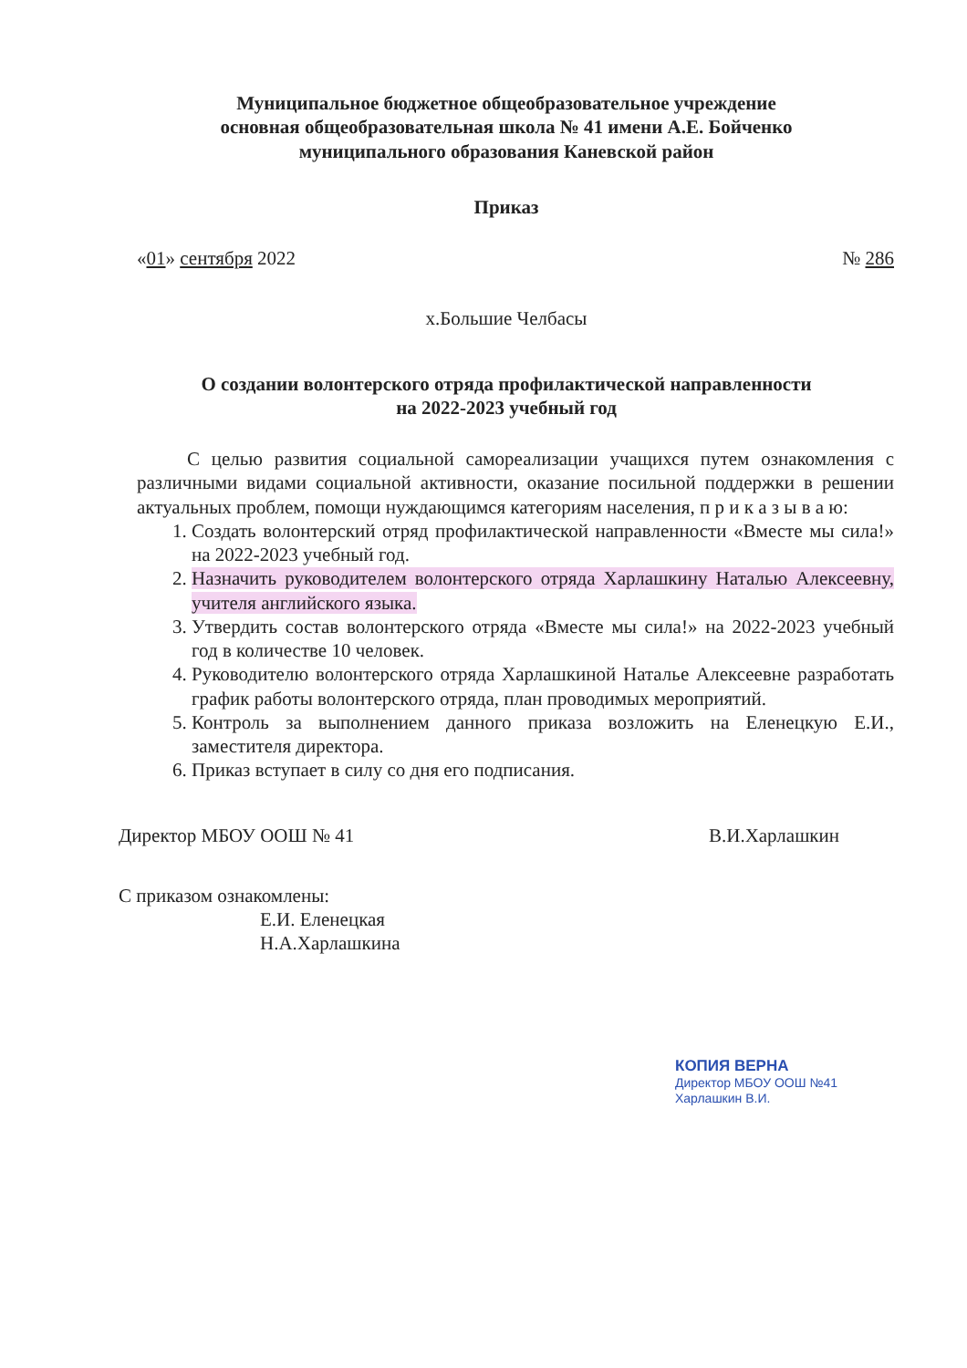Муниципальное бюджетное общеобразовательное учреждение
основная общеобразовательная школа № 41 имени А.Е. Бойченко
муниципального образования Каневской район
Приказ
«01» сентября 2022 № 286
х.Большие Челбасы
О создании волонтерского отряда профилактической направленности
на 2022-2023 учебный год
С целью развития социальной самореализации учащихся путем ознакомления с различными видами социальной активности, оказание посильной поддержки в решении актуальных проблем, помощи нуждающимся категориям населения, п р и к а з ы в а ю:
1. Создать волонтерский отряд профилактической направленности «Вместе мы сила!» на 2022-2023 учебный год.
2. Назначить руководителем волонтерского отряда Харлашкину Наталью Алексеевну, учителя английского языка.
3. Утвердить состав волонтерского отряда «Вместе мы сила!» на 2022-2023 учебный год в количестве 10 человек.
4. Руководителю волонтерского отряда Харлашкиной Наталье Алексеевне разработать график работы волонтерского отряда, план проводимых мероприятий.
5. Контроль за выполнением данного приказа возложить на Еленецкую Е.И., заместителя директора.
6. Приказ вступает в силу со дня его подписания.
Директор МБОУ ООШ № 41 В.И.Харлашкин
С приказом ознакомлены:
Е.И. Еленецкая
Н.А.Харлашкина
КОПИЯ ВЕРНА
Директор МБОУ ООШ №41
Харлашкин В.И.